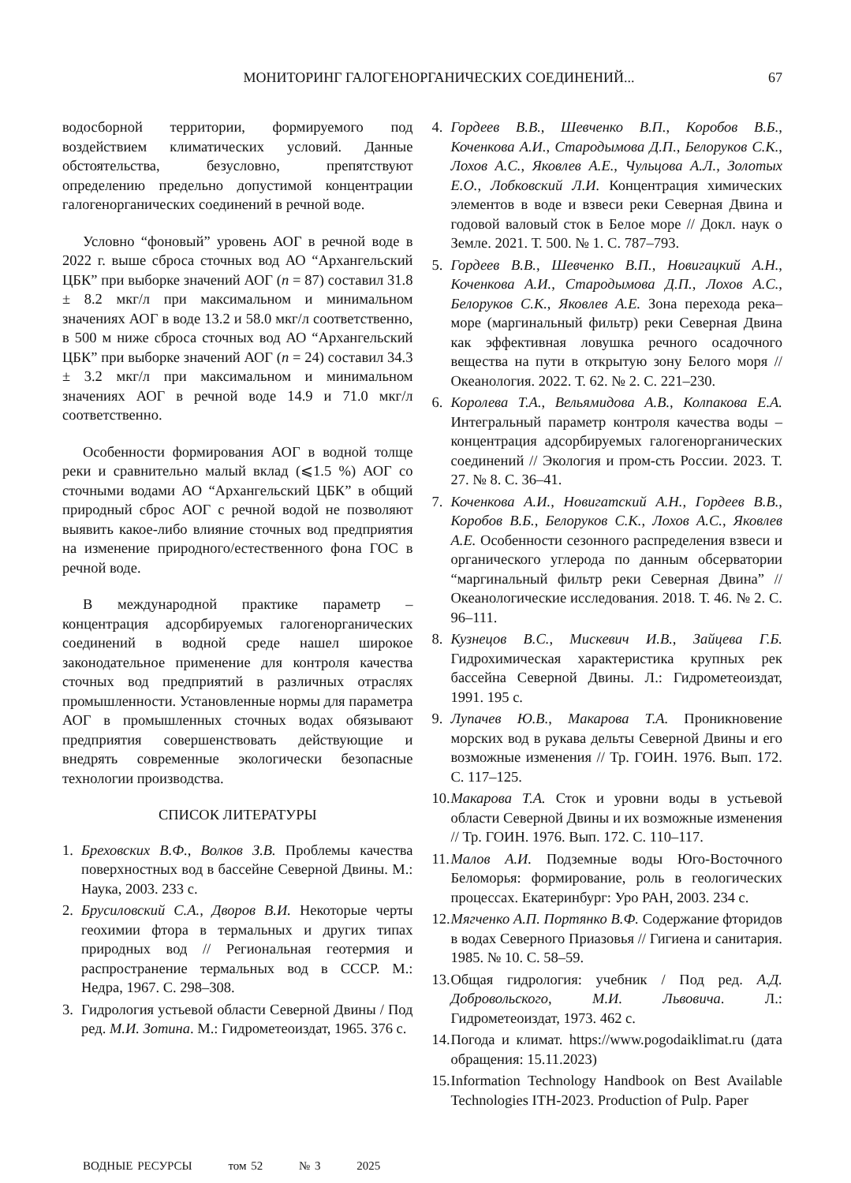МОНИТОРИНГ ГАЛОГЕНОРГАНИЧЕСКИХ СОЕДИНЕНИЙ...
67
водосборной территории, формируемого под воздействием климатических условий. Данные обстоятельства, безусловно, препятствуют определению предельно допустимой концентрации галогенорганических соединений в речной воде.
Условно “фоновый” уровень АОГ в речной воде в 2022 г. выше сброса сточных вод АО “Архангельский ЦБК” при выборке значений АОГ (n = 87) составил 31.8 ± 8.2 мкг/л при максимальном и минимальном значениях АОГ в воде 13.2 и 58.0 мкг/л соответственно, в 500 м ниже сброса сточных вод АО “Архангельский ЦБК” при выборке значений АОГ (n = 24) составил 34.3 ± 3.2 мкг/л при максимальном и минимальном значениях АОГ в речной воде 14.9 и 71.0 мкг/л соответственно.
Особенности формирования АОГ в водной толще реки и сравнительно малый вклад (⩽1.5 %) АОГ со сточными водами АО “Архангельский ЦБК” в общий природный сброс АОГ с речной водой не позволяют выявить какое-либо влияние сточных вод предприятия на изменение природного/естественного фона ГОС в речной воде.
В международной практике параметр – концентрация адсорбируемых галогенорганических соединений в водной среде нашел широкое законодательное применение для контроля качества сточных вод предприятий в различных отраслях промышленности. Установленные нормы для параметра АОГ в промышленных сточных водах обязывают предприятия совершенствовать действующие и внедрять современные экологически безопасные технологии производства.
СПИСОК ЛИТЕРАТУРЫ
1. Бреховских В.Ф., Волков З.В. Проблемы качества поверхностных вод в бассейне Северной Двины. М.: Наука, 2003. 233 с.
2. Брусиловский С.А., Дворов В.И. Некоторые черты геохимии фтора в термальных и других типах природных вод // Региональная геотермия и распространение термальных вод в СССР. М.: Недра, 1967. С. 298–308.
3. Гидрология устьевой области Северной Двины / Под ред. М.И. Зотина. М.: Гидрометеоиздат, 1965. 376 с.
4. Гордеев В.В., Шевченко В.П., Коробов В.Б., Коченкова А.И., Стародымова Д.П., Белоруков С.К., Лохов А.С., Яковлев А.Е., Чульцова А.Л., Золотых Е.О., Лобковский Л.И. Концентрация химических элементов в воде и взвеси реки Северная Двина и годовой валовый сток в Белое море // Докл. наук о Земле. 2021. Т. 500. № 1. С. 787–793.
5. Гордеев В.В., Шевченко В.П., Новигацкий А.Н., Коченкова А.И., Стародымова Д.П., Лохов А.С., Белоруков С.К., Яковлев А.Е. Зона перехода река–море (маргинальный фильтр) реки Северная Двина как эффективная ловушка речного осадочного вещества на пути в открытую зону Белого моря // Океанология. 2022. Т. 62. № 2. С. 221–230.
6. Королева Т.А., Вельямидова А.В., Колпакова Е.А. Интегральный параметр контроля качества воды – концентрация адсорбируемых галогенорганических соединений // Экология и пром-сть России. 2023. Т. 27. № 8. С. 36–41.
7. Коченкова А.И., Новигатский А.Н., Гордеев В.В., Коробов В.Б., Белоруков С.К., Лохов А.С., Яковлев А.Е. Особенности сезонного распределения взвеси и органического углерода по данным обсерватории “маргинальный фильтр реки Северная Двина” // Океанологические исследования. 2018. Т. 46. № 2. С. 96–111.
8. Кузнецов В.С., Мискевич И.В., Зайцева Г.Б. Гидрохимическая характеристика крупных рек бассейна Северной Двины. Л.: Гидрометеоиздат, 1991. 195 с.
9. Лупачев Ю.В., Макарова Т.А. Проникновение морских вод в рукава дельты Северной Двины и его возможные изменения // Тр. ГОИН. 1976. Вып. 172. С. 117–125.
10. Макарова Т.А. Сток и уровни воды в устьевой области Северной Двины и их возможные изменения // Тр. ГОИН. 1976. Вып. 172. С. 110–117.
11. Малов А.И. Подземные воды Юго-Восточного Беломорья: формирование, роль в геологических процессах. Екатеринбург: Уро РАН, 2003. 234 с.
12. Мягченко А.П. Портянко В.Ф. Содержание фторидов в водах Северного Приазовья // Гигиена и санитария. 1985. № 10. С. 58–59.
13. Общая гидрология: учебник / Под ред. А.Д. Добровольского, М.И. Львовича. Л.: Гидрометеоиздат, 1973. 462 с.
14. Погода и климат. https://www.pogodaiklimat.ru (дата обращения: 15.11.2023)
15. Information Technology Handbook on Best Available Technologies ITH-2023. Production of Pulp. Paper
ВОДНЫЕ РЕСУРСЫ том 52 № 3 2025